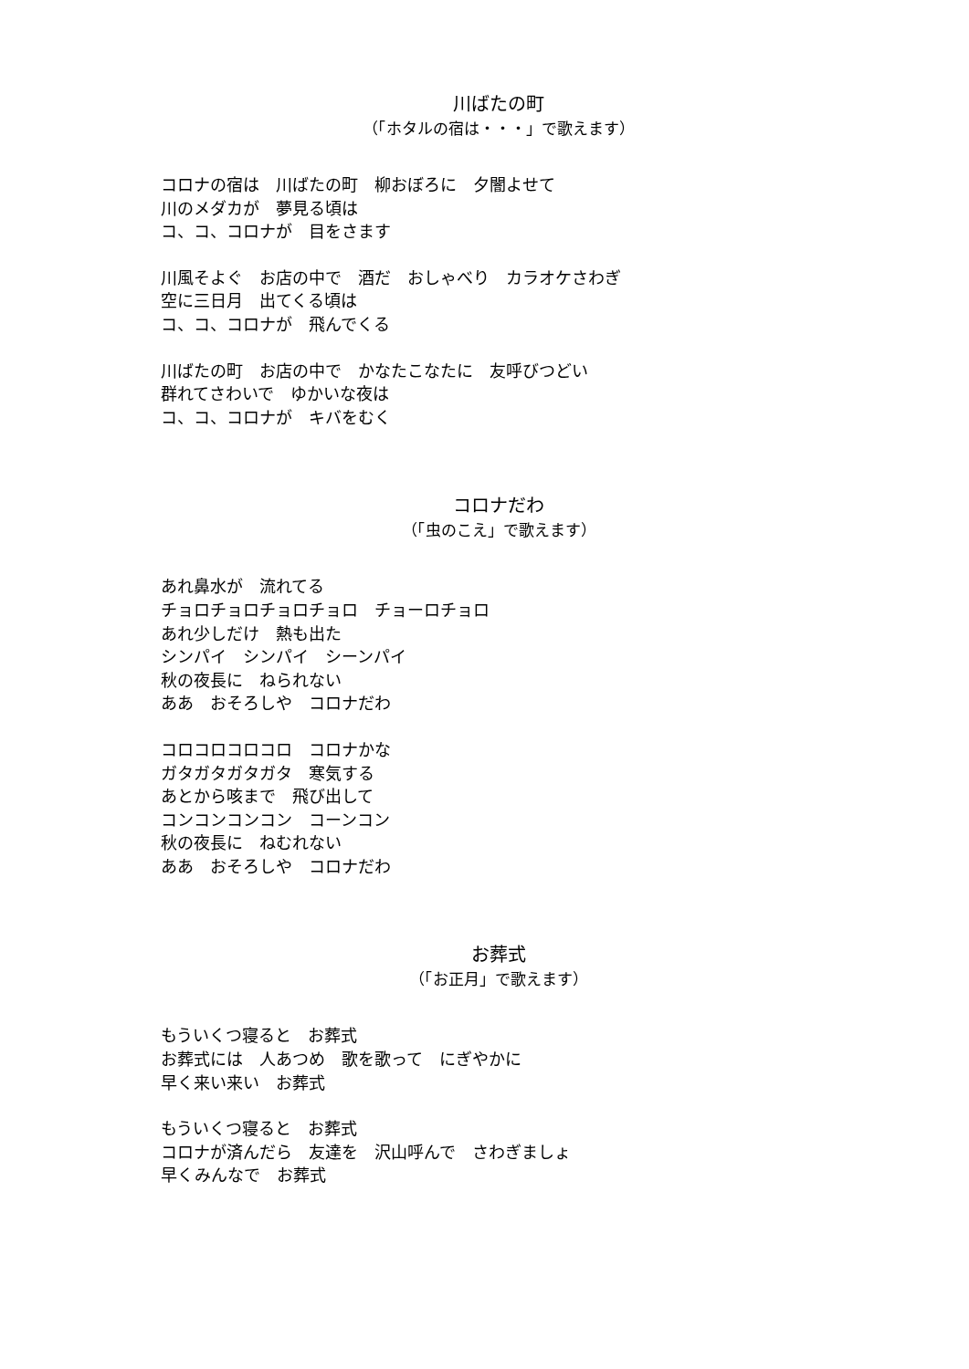川ばたの町
（「ホタルの宿は・・・」で歌えます）
コロナの宿は　川ばたの町　柳おぼろに　夕闇よせて
川のメダカが　夢見る頃は
コ、コ、コロナが　目をさます
川風そよぐ　お店の中で　酒だ　おしゃべり　カラオケさわぎ
空に三日月　出てくる頃は
コ、コ、コロナが　飛んでくる
川ばたの町　お店の中で　かなたこなたに　友呼びつどい
群れてさわいで　ゆかいな夜は
コ、コ、コロナが　キバをむく
コロナだわ
（「虫のこえ」で歌えます）
あれ鼻水が　流れてる
チョロチョロチョロチョロ　チョーロチョロ
あれ少しだけ　熱も出た
シンパイ　シンパイ　シーンパイ
秋の夜長に　ねられない
ああ　おそろしや　コロナだわ
コロコロコロコロ　コロナかな
ガタガタガタガタ　寒気する
あとから咳まで　飛び出して
コンコンコンコン　コーンコン
秋の夜長に　ねむれない
ああ　おそろしや　コロナだわ
お葬式
（「お正月」で歌えます）
もういくつ寝ると　お葬式
お葬式には　人あつめ　歌を歌って　にぎやかに
早く来い来い　お葬式
もういくつ寝ると　お葬式
コロナが済んだら　友達を　沢山呼んで　さわぎましょ
早くみんなで　お葬式